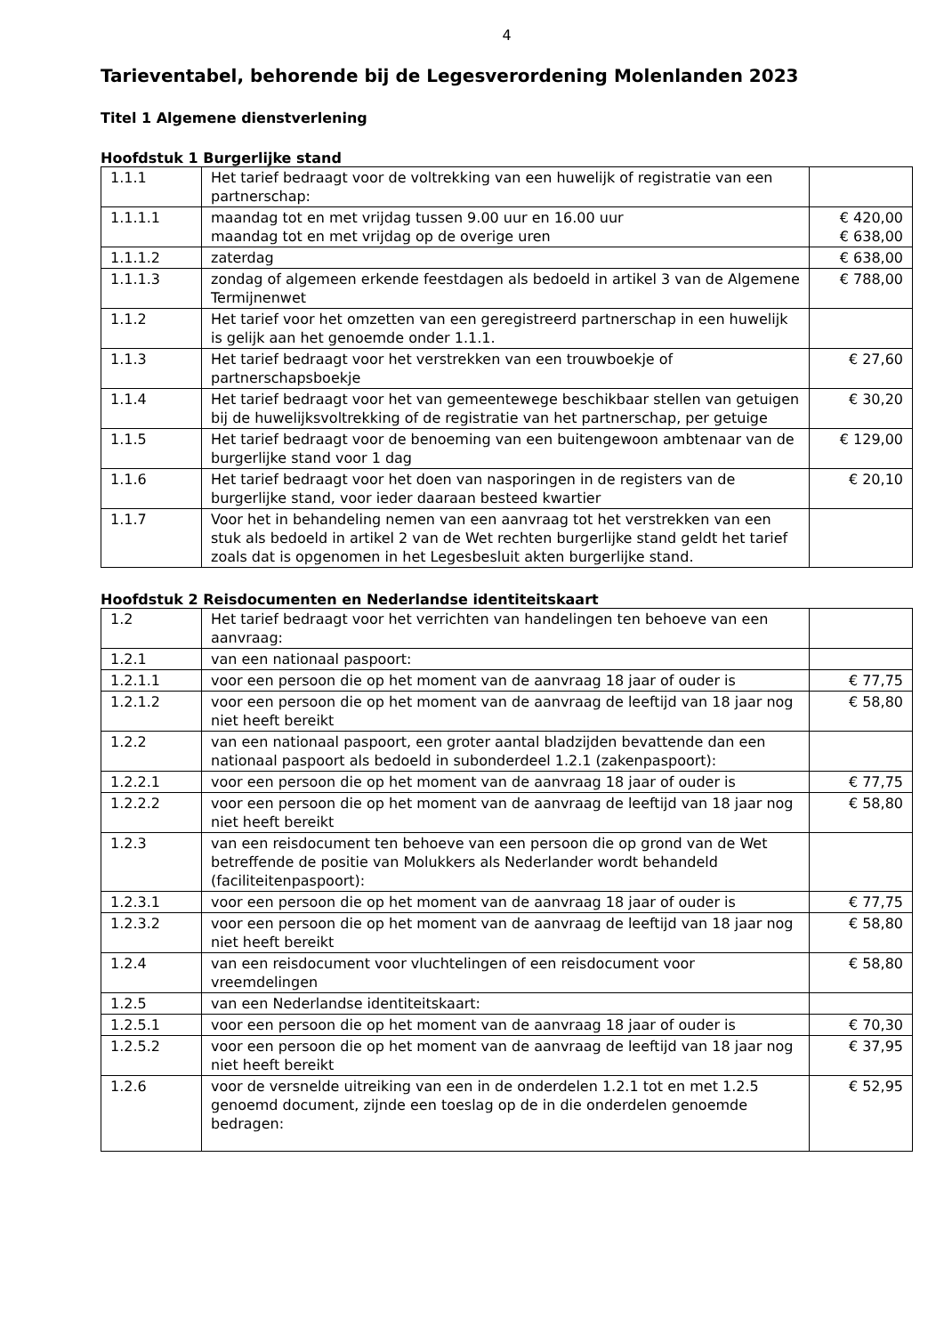4
Tarieventabel, behorende bij de Legesverordening Molenlanden 2023
Titel 1 Algemene dienstverlening
Hoofdstuk 1 Burgerlijke stand
| 1.1.1 | Het tarief bedraagt voor de voltrekking van een huwelijk of registratie van een partnerschap: | |
| 1.1.1.1 | maandag tot en met vrijdag tussen 9.00 uur en 16.00 uur maandag tot en met vrijdag op de overige uren | € 420,00 € 638,00 |
| 1.1.1.2 | zaterdag | € 638,00 |
| 1.1.1.3 | zondag of algemeen erkende feestdagen als bedoeld in artikel 3 van de Algemene Termijnenwet | € 788,00 |
| 1.1.2 | Het tarief voor het omzetten van een geregistreerd partnerschap in een huwelijk is gelijk aan het genoemde onder 1.1.1. | |
| 1.1.3 | Het tarief bedraagt voor het verstrekken van een trouwboekje of partnerschapsboekje | € 27,60 |
| 1.1.4 | Het tarief bedraagt voor het van gemeentewege beschikbaar stellen van getuigen bij de huwelijksvoltrekking of de registratie van het partnerschap, per getuige | € 30,20 |
| 1.1.5 | Het tarief bedraagt voor de benoeming van een buitengewoon ambtenaar van de burgerlijke stand voor 1 dag | € 129,00 |
| 1.1.6 | Het tarief bedraagt voor het doen van nasporingen in de registers van de burgerlijke stand, voor ieder daaraan besteed kwartier | € 20,10 |
| 1.1.7 | Voor het in behandeling nemen van een aanvraag tot het verstrekken van een stuk als bedoeld in artikel 2 van de Wet rechten burgerlijke stand geldt het tarief zoals dat is opgenomen in het Legesbesluit akten burgerlijke stand. | |
Hoofdstuk 2 Reisdocumenten en Nederlandse identiteitskaart
| 1.2 | Het tarief bedraagt voor het verrichten van handelingen ten behoeve van een aanvraag: | |
| 1.2.1 | van een nationaal paspoort: | |
| 1.2.1.1 | voor een persoon die op het moment van de aanvraag 18 jaar of ouder is | € 77,75 |
| 1.2.1.2 | voor een persoon die op het moment van de aanvraag de leeftijd van 18 jaar nog niet heeft bereikt | € 58,80 |
| 1.2.2 | van een nationaal paspoort, een groter aantal bladzijden bevattende dan een nationaal paspoort als bedoeld in subonderdeel 1.2.1 (zakenpaspoort): | |
| 1.2.2.1 | voor een persoon die op het moment van de aanvraag 18 jaar of ouder is | € 77,75 |
| 1.2.2.2 | voor een persoon die op het moment van de aanvraag de leeftijd van 18 jaar nog niet heeft bereikt | € 58,80 |
| 1.2.3 | van een reisdocument ten behoeve van een persoon die op grond van de Wet betreffende de positie van Molukkers als Nederlander wordt behandeld (faciliteitenpaspoort): | |
| 1.2.3.1 | voor een persoon die op het moment van de aanvraag 18 jaar of ouder is | € 77,75 |
| 1.2.3.2 | voor een persoon die op het moment van de aanvraag de leeftijd van 18 jaar nog niet heeft bereikt | € 58,80 |
| 1.2.4 | van een reisdocument voor vluchtelingen of een reisdocument voor vreemdelingen | € 58,80 |
| 1.2.5 | van een Nederlandse identiteitskaart: | |
| 1.2.5.1 | voor een persoon die op het moment van de aanvraag 18 jaar of ouder is | € 70,30 |
| 1.2.5.2 | voor een persoon die op het moment van de aanvraag de leeftijd van 18 jaar nog niet heeft bereikt | € 37,95 |
| 1.2.6 | voor de versnelde uitreiking van een in de onderdelen 1.2.1 tot en met 1.2.5 genoemd document, zijnde een toeslag op de in die onderdelen genoemde bedragen: | € 52,95 |